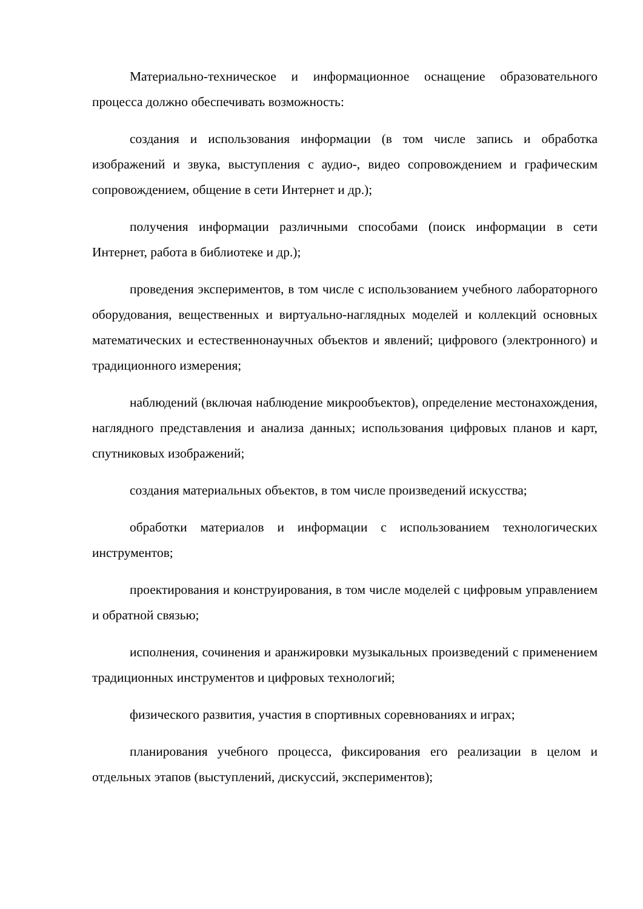Материально-техническое и информационное оснащение образовательного процесса должно обеспечивать возможность:
создания и использования информации (в том числе запись и обработка изображений и звука, выступления с аудио-, видео сопровождением и графическим сопровождением, общение в сети Интернет и др.);
получения информации различными способами (поиск информации в сети Интернет, работа в библиотеке и др.);
проведения экспериментов, в том числе с использованием учебного лабораторного оборудования, вещественных и виртуально-наглядных моделей и коллекций основных математических и естественнонаучных объектов и явлений; цифрового (электронного) и традиционного измерения;
наблюдений (включая наблюдение микрообъектов), определение местонахождения, наглядного представления и анализа данных; использования цифровых планов и карт, спутниковых изображений;
создания материальных объектов, в том числе произведений искусства;
обработки материалов и информации с использованием технологических инструментов;
проектирования и конструирования, в том числе моделей с цифровым управлением и обратной связью;
исполнения, сочинения и аранжировки музыкальных произведений с применением традиционных инструментов и цифровых технологий;
физического развития, участия в спортивных соревнованиях и играх;
планирования учебного процесса, фиксирования его реализации в целом и отдельных этапов (выступлений, дискуссий, экспериментов);